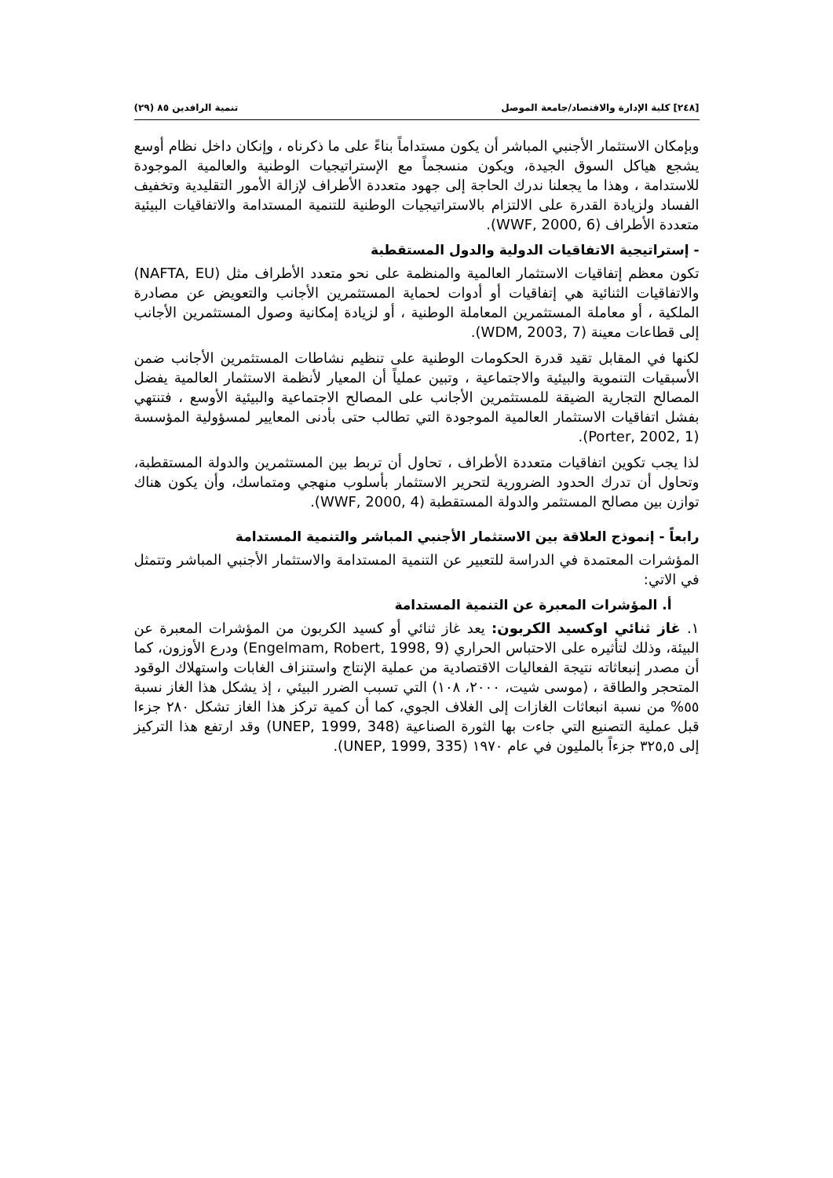[٢٤٨] كلية الإدارة والاقتصاد/جامعة الموصل تنمية الرافدين ٨٥ (٢٩)
وبإمكان الاستثمار الأجنبي المباشر أن يكون مستداماً بناءً على ما ذكرناه ، وإنكان داخل نظام أوسع يشجع هياكل السوق الجيدة، ويكون منسجماً مع الإستراتيجيات الوطنية والعالمية الموجودة للاستدامة ، وهذا ما يجعلنا ندرك الحاجة إلى جهود متعددة الأطراف لإزالة الأمور التقليدية وتخفيف الفساد ولزيادة القدرة على الالتزام بالاستراتيجيات الوطنية للتنمية المستدامة والاتفاقيات البيئية متعددة الأطراف (WWF, 2000, 6).
- إستراتيجية الاتفاقيات الدولية والدول المستقطبة
تكون معظم إتفاقيات الاستثمار العالمية والمنظمة على نحو متعدد الأطراف مثل (NAFTA, EU) والاتفاقيات الثنائية هي إتفاقيات أو أدوات لحماية المستثمرين الأجانب والتعويض عن مصادرة الملكية ، أو معاملة المستثمرين المعاملة الوطنية ، أو لزيادة إمكانية وصول المستثمرين الأجانب إلى قطاعات معينة (WDM, 2003, 7).
لكنها في المقابل تقيد قدرة الحكومات الوطنية على تنظيم نشاطات المستثمرين الأجانب ضمن الأسبقيات التنموية والبيئية والاجتماعية ، وتبين عملياً أن المعيار لأنظمة الاستثمار العالمية يفضل المصالح التجارية الضيقة للمستثمرين الأجانب على المصالح الاجتماعية والبيئية الأوسع ، فتنتهي بفشل اتفاقيات الاستثمار العالمية الموجودة التي تطالب حتى بأدنى المعايير لمسؤولية المؤسسة (Porter, 2002, 1).
لذا يجب تكوين اتفاقيات متعددة الأطراف ، تحاول أن تربط بين المستثمرين والدولة المستقطبة، وتحاول أن تدرك الحدود الضرورية لتحرير الاستثمار بأسلوب منهجي ومتماسك، وأن يكون هناك توازن بين مصالح المستثمر والدولة المستقطبة (WWF, 2000, 4).
رابعاً - إنموذج العلاقة بين الاستثمار الأجنبي المباشر والتنمية المستدامة
المؤشرات المعتمدة في الدراسة للتعبير عن التنمية المستدامة والاستثمار الأجنبي المباشر وتتمثل في الاتي:
أ. المؤشرات المعبرة عن التنمية المستدامة
١. غاز ثنائي اوكسيد الكربون: يعد غاز ثنائي أو كسيد الكربون من المؤشرات المعبرة عن البيئة، وذلك لتأثيره على الاحتباس الحراري (Engelmam, Robert, 1998, 9) ودرع الأوزون، كما أن مصدر إنبعاثاته نتيجة الفعاليات الاقتصادية من عملية الإنتاج واستنزاف الغابات واستهلاك الوقود المتحجر والطاقة ، (موسى شيت، ٢٠٠٠، ١٠٨) التي تسبب الضرر البيئي ، إذ يشكل هذا الغاز نسبة ٥٥% من نسبة انبعاثات الغازات إلى الغلاف الجوي، كما أن كمية تركز هذا الغاز تشكل ٢٨٠ جزءا قبل عملية التصنيع التي جاءت بها الثورة الصناعية (UNEP, 1999, 348) وقد ارتفع هذا التركيز إلى ٣٢٥,٥ جزءاً بالمليون في عام ١٩٧٠ (UNEP, 1999, 335).